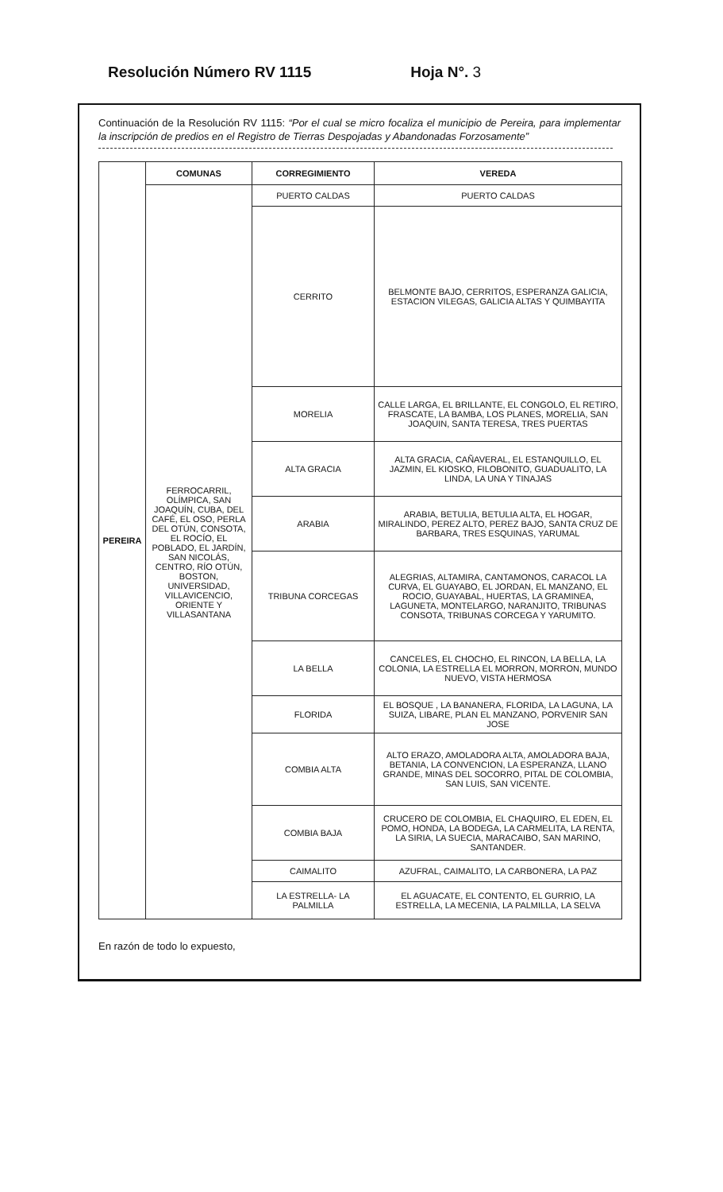Resolución Número RV 1115 Hoja N°. 3
Continuación de la Resolución RV 1115: “Por el cual se micro focaliza el municipio de Pereira, para implementar la inscripción de predios en el Registro de Tierras Despojadas y Abandonadas Forzosamente”
| PEREIRA | COMUNAS | CORREGIMIENTO | VEREDA |
| | FERROCARRIL, OLÍMPICA, SAN JOAQUÍN, CUBA, DEL CAFÉ, EL OSO, PERLA DEL OTÚN, CONSOTA, EL ROCÍO, EL POBLADO, EL JARDÍN, SAN NICOLÁS, CENTRO, RÍO OTÚN, BOSTON, UNIVERSIDAD, VILLAVICENCIO, ORIENTE Y VILLASANTANA | PUERTO CALDAS | PUERTO CALDAS |
| | | CERRITO | BELMONTE BAJO, CERRITOS, ESPERANZA GALICIA, ESTACION VILEGAS, GALICIA ALTAS Y QUIMBAYITA |
| | | MORELIA | CALLE LARGA, EL BRILLANTE, EL CONGOLO, EL RETIRO, FRASCATE, LA BAMBA, LOS PLANES, MORELIA, SAN JOAQUIN, SANTA TERESA, TRES PUERTAS |
| | | ALTA GRACIA | ALTA GRACIA, CAÑAVERAL, EL ESTANQUILLO, EL JAZMIN, EL KIOSKO, FILOBONITO, GUADUALITO, LA LINDA, LA UNA Y TINAJAS |
| | | ARABIA | ARABIA, BETULIA, BETULIA ALTA, EL HOGAR, MIRALINDO, PEREZ ALTO, PEREZ BAJO, SANTA CRUZ DE BARBARA, TRES ESQUINAS, YARUMAL |
| | | TRIBUNA CORCEGAS | ALEGRIAS, ALTAMIRA, CANTAMONOS, CARACOL LA CURVA, EL GUAYABO, EL JORDAN, EL MANZANO, EL ROCIO, GUAYABAL, HUERTAS, LA GRAMINEA, LAGUNETA, MONTELARGO, NARANJITO, TRIBUNAS CONSOTA, TRIBUNAS CORCEGA Y YARUMITO. |
| | | LA BELLA | CANCELES, EL CHOCHO, EL RINCON, LA BELLA, LA COLONIA, LA ESTRELLA EL MORRON, MORRON, MUNDO NUEVO, VISTA HERMOSA |
| | | FLORIDA | EL BOSQUE , LA BANANERA, FLORIDA, LA LAGUNA, LA SUIZA, LIBARE, PLAN EL MANZANO, PORVENIR SAN JOSE |
| | | COMBIA ALTA | ALTO ERAZO, AMOLADORA ALTA, AMOLADORA BAJA, BETANIA, LA CONVENCION, LA ESPERANZA, LLANO GRANDE, MINAS DEL SOCORRO, PITAL DE COLOMBIA, SAN LUIS, SAN VICENTE. |
| | | COMBIA BAJA | CRUCERO DE COLOMBIA, EL CHAQUIRO, EL EDEN, EL POMO, HONDA, LA BODEGA, LA CARMELITA, LA RENTA, LA SIRIA, LA SUECIA, MARACAIBO, SAN MARINO, SANTANDER. |
| | | CAIMALITO | AZUFRAL, CAIMALITO, LA CARBONERA, LA PAZ |
| | | LA ESTRELLA- LA PALMILLA | EL AGUACATE, EL CONTENTO, EL GURRIO, LA ESTRELLA, LA MECENIA, LA PALMILLA, LA SELVA |
En razón de todo lo expuesto,